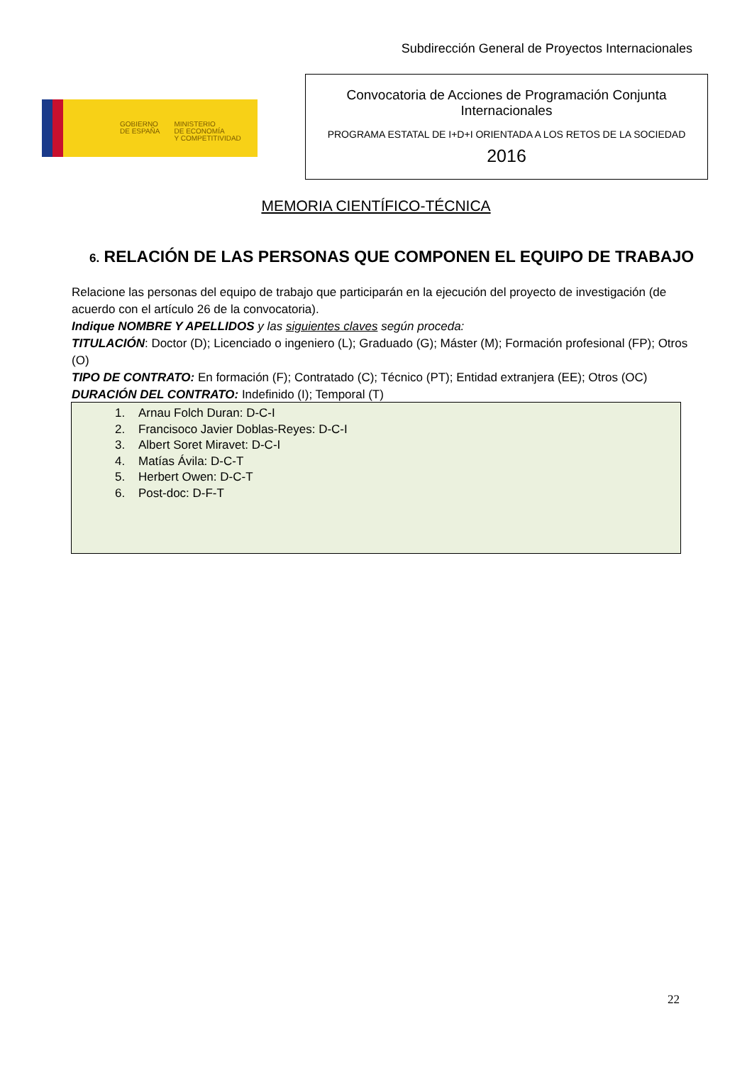Subdirección General de Proyectos Internacionales
GOBIERNO
DE ESPAÑA MINISTERIO
DE ECONOMÍA
Y COMPETITIVIDAD
Convocatoria de Acciones de Programación Conjunta
Internacionales
PROGRAMA ESTATAL DE I+D+I ORIENTADA A LOS RETOS DE LA SOCIEDAD
2016
MEMORIA CIENTÍFICO-TÉCNICA
6. RELACIÓN DE LAS PERSONAS QUE COMPONEN EL EQUIPO DE TRABAJO
Relacione las personas del equipo de trabajo que participarán en la ejecución del proyecto de investigación (de acuerdo con el artículo 26 de la convocatoria).
Indique NOMBRE Y APELLIDOS y las siguientes claves según proceda:
TITULACIÓN: Doctor (D); Licenciado o ingeniero (L); Graduado (G); Máster (M); Formación profesional (FP); Otros (O)
TIPO DE CONTRATO: En formación (F); Contratado (C); Técnico (PT); Entidad extranjera (EE); Otros (OC)
DURACIÓN DEL CONTRATO: Indefinido (I); Temporal (T)
1. Arnau Folch Duran: D-C-I
2. Francisoco Javier Doblas-Reyes: D-C-I
3. Albert Soret Miravet: D-C-I
4. Matías Ávila: D-C-T
5. Herbert Owen: D-C-T
6. Post-doc: D-F-T
22